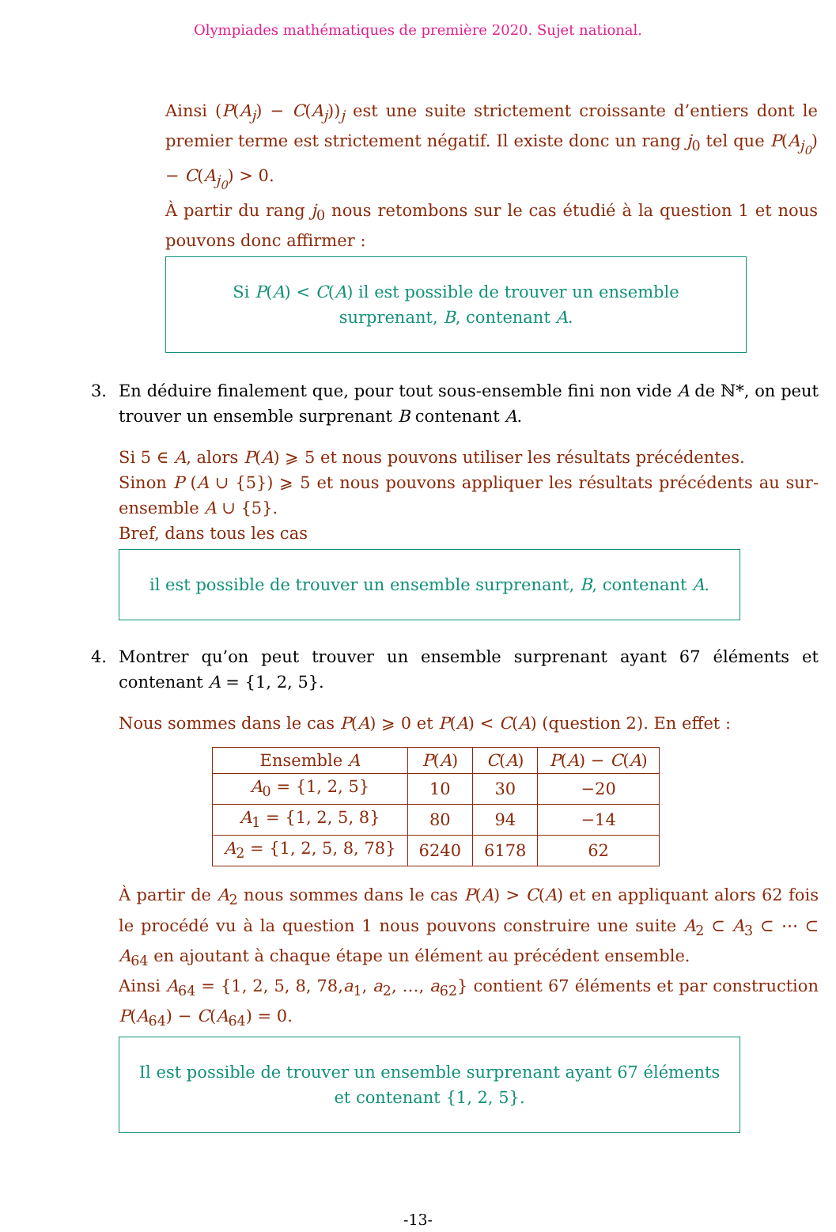Olympiades mathématiques de première 2020. Sujet national.
Ainsi (P(A<sub>j</sub>) − C(A<sub>j</sub>))<sub>j</sub> est une suite strictement croissante d’entiers dont le premier terme est strictement négatif. Il existe donc un rang j<sub>0</sub> tel que P(A<sub>j<sub>0</sub></sub>) − C(A<sub>j<sub>0</sub></sub>) > 0.
À partir du rang j<sub>0</sub> nous retombons sur le cas étudié à la question 1 et nous pouvons donc affirmer :
Si P(A) < C(A) il est possible de trouver un ensemble surprenant, B, contenant A.
3. En déduire finalement que, pour tout sous-ensemble fini non vide A de ℕ*, on peut trouver un ensemble surprenant B contenant A.
Si 5 ∈ A, alors P(A) ⩾ 5 et nous pouvons utiliser les résultats précédentes.
Sinon P (A ∪ {5}) ⩾ 5 et nous pouvons appliquer les résultats précédents au sur-ensemble A ∪ {5}.
Bref, dans tous les cas
il est possible de trouver un ensemble surprenant, B, contenant A.
4. Montrer qu’on peut trouver un ensemble surprenant ayant 67 éléments et contenant A = {1, 2, 5}.
Nous sommes dans le cas P(A) ⩾ 0 et P(A) < C(A) (question 2). En effet :
| Ensemble A | P ( A ) | C ( A ) | P ( A ) − C ( A ) |
| --- | --- | --- | --- |
| A<sub>0</sub> = {1, 2, 5} | 10 | 30 | −20 |
| A<sub>1</sub> = {1, 2, 5, 8} | 80 | 94 | −14 |
| A<sub>2</sub> = {1, 2, 5, 8, 78} | 6240 | 6178 | 62 |
À partir de A<sub>2</sub> nous sommes dans le cas P(A) > C(A) et en appliquant alors 62 fois le procédé vu à la question 1 nous pouvons construire une suite A<sub>2</sub> ⊂ A<sub>3</sub> ⊂ ⋯ ⊂ A<sub>64</sub> en ajoutant à chaque étape un élément au précédent ensemble.
Ainsi A<sub>64</sub> = {1, 2, 5, 8, 78,a<sub>1</sub>, a<sub>2</sub>, …, a<sub>62</sub>} contient 67 éléments et par construction P(A<sub>64</sub>) − C(A<sub>64</sub>) = 0.
Il est possible de trouver un ensemble surprenant ayant 67 éléments et contenant {1, 2, 5}.
-13-